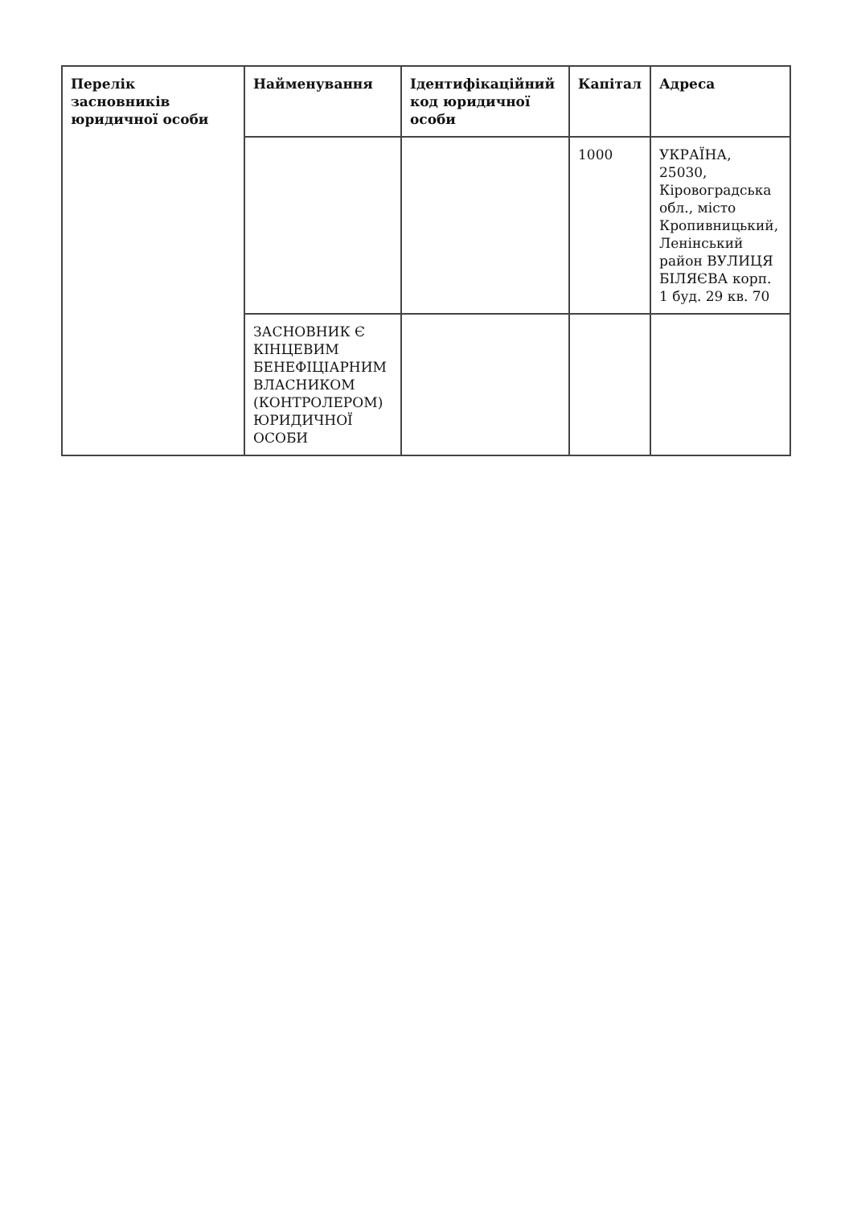| Перелік засновників юридичної особи | Найменування | Ідентифікаційний код юридичної особи | Капітал | Адреса |
| --- | --- | --- | --- | --- |
| | | | 1000 | УКРАЇНА, 25030, Кіровоградська обл., місто Кропивницький, Ленінський район ВУЛИЦЯ БІЛЯЄВА корп. 1 буд. 29 кв. 70 |
| | ЗАСНОВНИК Є КІНЦЕВИМ БЕНЕФІЦІАРНИМ ВЛАСНИКОМ (КОНТРОЛЕРОМ) ЮРИДИЧНОЇ ОСОБИ | | | |